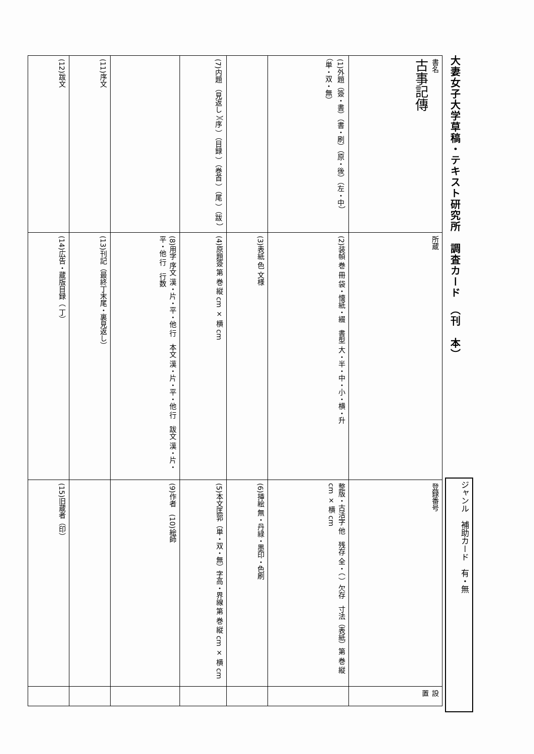大妻女子大学草稿・テキスト研究所　調査カード　（刊　本）
ジャンル　補助カード　有・無
| 書名 古事記傳 | 所蔵 | 登録番号 | 設置 |
| (1)外題（簽・書）（書・刷）（原・後）（左・中）（単・双・無） | (2)装幀 巻 冊 袋・懐紙・綴 書型 大・半・中・小・横・升 | 整版・古活字 他 残存 全・（ ）欠存 寸法（表紙）第 巻 縦 cm × 横 cm | |
| | (3)表紙 色 文様 | (6)挿絵 無・丹緑・墨印・色刷 | |
| (7)内題 （見返し ）（序 ）（目録 ）（巻首 ）（尾 ）（跋 ） | (4)原題簽 第 巻 縦 cm × 横 cm | (5)本文匡郭（単・双・無）字高・界線 第 巻 縦 cm × 横 cm | |
| | (8)用字 序文 漢・片・平・他 行 本文 漢・片・平・他 行 跋文 漢・片・平・他 行 行数 | (9)作者 (10)絵師 | |
| (11)序文 | (13)刊記（最終丁末尾・裏見返し） | | |
| (12)跋文 | (14)広告・蔵版目録（ 丁） | (15)旧蔵者（印） | |